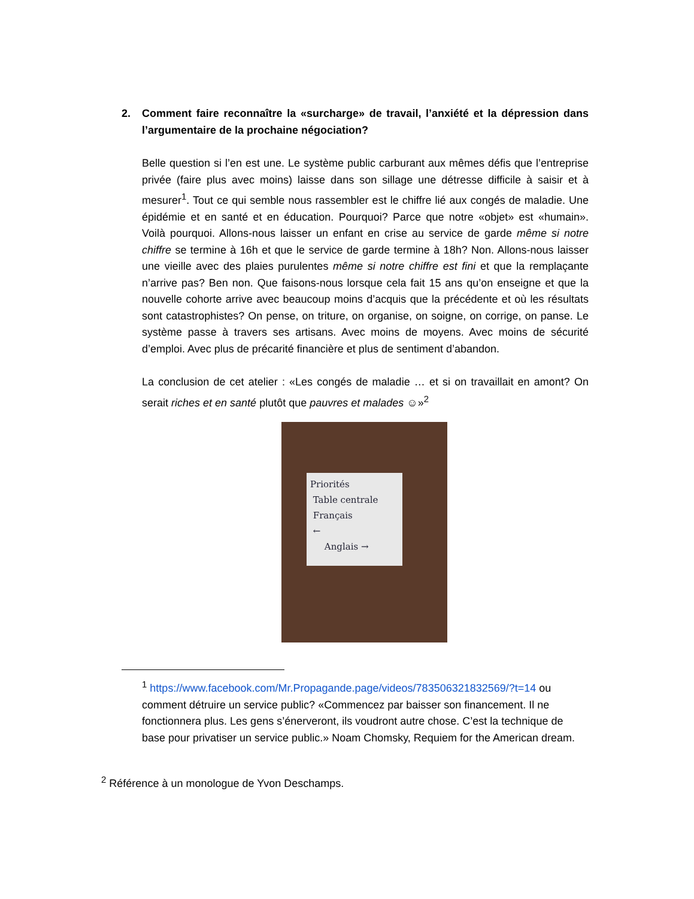2. Comment faire reconnaître la «surcharge» de travail, l’anxiété et la dépression dans l’argumentaire de la prochaine négociation?
Belle question si l’en est une. Le système public carburant aux mêmes défis que l’entreprise privée (faire plus avec moins) laisse dans son sillage une détresse difficile à saisir et à mesurer<sup>1</sup>. Tout ce qui semble nous rassembler est le chiffre lié aux congés de maladie. Une épidémie et en santé et en éducation. Pourquoi? Parce que notre «objet» est «humain». Voilà pourquoi. Allons-nous laisser un enfant en crise au service de garde même si notre chiffre se termine à 16h et que le service de garde termine à 18h? Non. Allons-nous laisser une vieille avec des plaies purulentes même si notre chiffre est fini et que la remplaçante n’arrive pas? Ben non. Que faisons-nous lorsque cela fait 15 ans qu’on enseigne et que la nouvelle cohorte arrive avec beaucoup moins d’acquis que la précédente et où les résultats sont catastrophistes? On pense, on triture, on organise, on soigne, on corrige, on panse. Le système passe à travers ses artisans. Avec moins de moyens. Avec moins de sécurité d’emploi. Avec plus de précarité financière et plus de sentiment d’abandon.
La conclusion de cet atelier : «Les congés de maladie … et si on travaillait en amont? On serait riches et en santé plutôt que pauvres et malades ☺»<sup>2</sup>
Priorités
Table centrale
Français
←
Anglais →
<sup>1</sup> https://www.facebook.com/Mr.Propagande.page/videos/783506321832569/?t=14 ou comment détruire un service public? «Commencez par baisser son financement. Il ne fonctionnera plus. Les gens s’énerveront, ils voudront autre chose. C’est la technique de base pour privatiser un service public.» Noam Chomsky, Requiem for the American dream.
<sup>2</sup> Référence à un monologue de Yvon Deschamps.